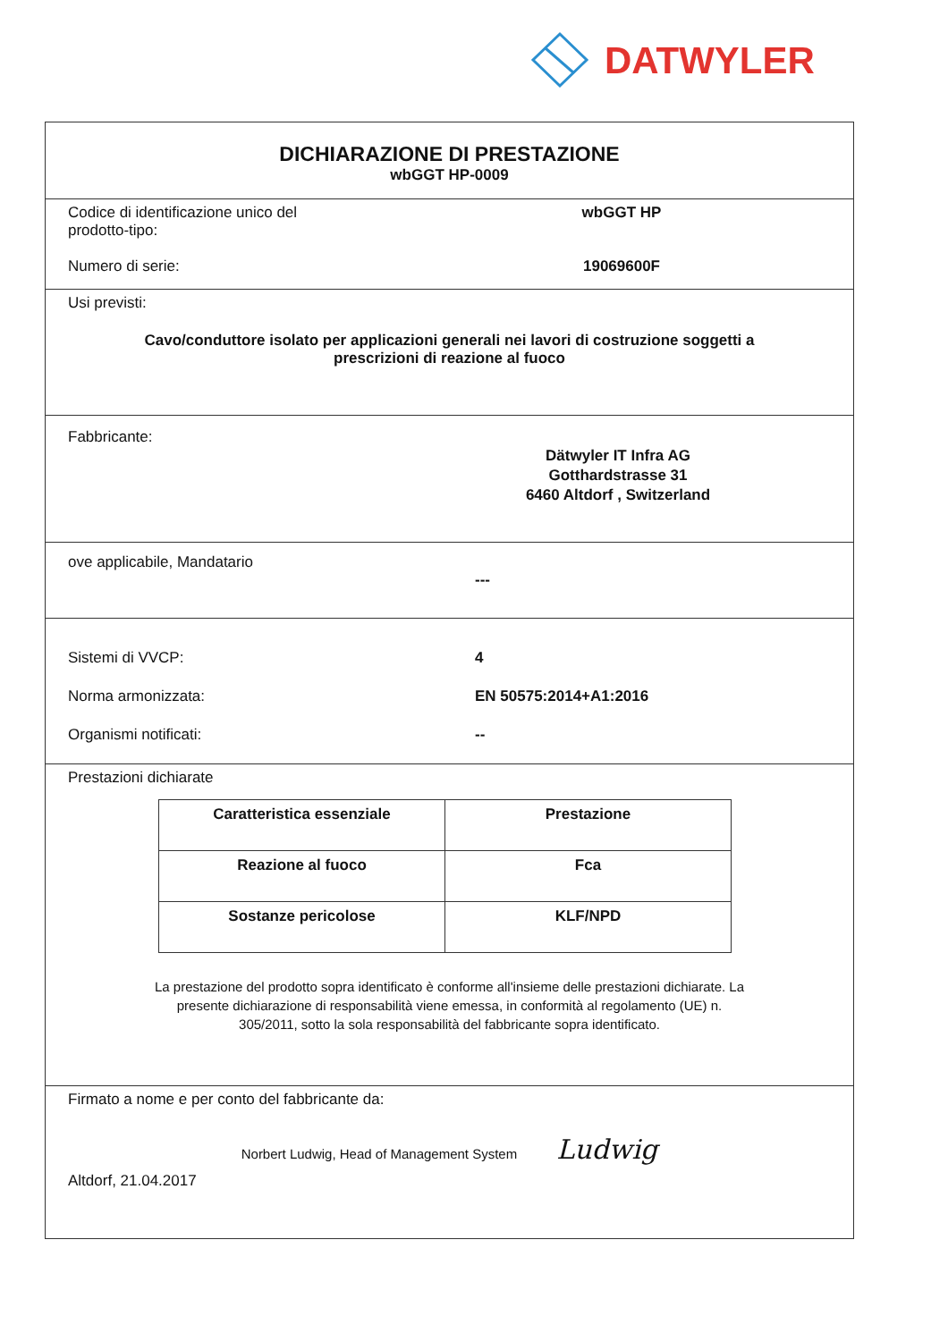DATWYLER
DICHIARAZIONE DI PRESTAZIONE
wbGGT HP-0009
Codice di identificazione unico del
prodotto-tipo:
wbGGT HP
Numero di serie: 19069600F
Usi previsti:
Cavo/conduttore isolato per applicazioni generali nei lavori di costruzione soggetti a
prescrizioni di reazione al fuoco
Fabbricante:
Dätwyler IT Infra AG
Gotthardstrasse 31
6460 Altdorf , Switzerland
ove applicabile, Mandatario
---
Sistemi di VVCP: 4
Norma armonizzata: EN 50575:2014+A1:2016
Organismi notificati: --
Prestazioni dichiarate
| Caratteristica essenziale | Prestazione |
| --- | --- |
| Reazione al fuoco | Fca |
| Sostanze pericolose | KLF/NPD |
La prestazione del prodotto sopra identificato è conforme all'insieme delle prestazioni dichiarate. La
presente dichiarazione di responsabilità viene emessa, in conformità al regolamento (UE) n.
305/2011, sotto la sola responsabilità del fabbricante sopra identificato.
Firmato a nome e per conto del fabbricante da:
Norbert Ludwig, Head of Management System Ludwig
Altdorf, 21.04.2017